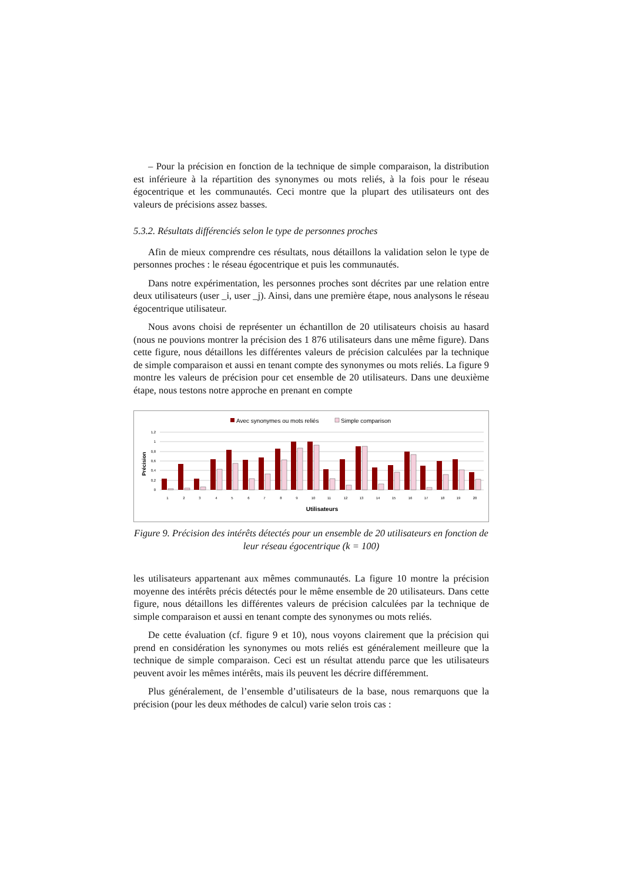– Pour la précision en fonction de la technique de simple comparaison, la distribution est inférieure à la répartition des synonymes ou mots reliés, à la fois pour le réseau égocentrique et les communautés. Ceci montre que la plupart des utilisateurs ont des valeurs de précisions assez basses.
5.3.2. Résultats différenciés selon le type de personnes proches
Afin de mieux comprendre ces résultats, nous détaillons la validation selon le type de personnes proches : le réseau égocentrique et puis les communautés.
Dans notre expérimentation, les personnes proches sont décrites par une relation entre deux utilisateurs (user _i, user _j). Ainsi, dans une première étape, nous analysons le réseau égocentrique utilisateur.
Nous avons choisi de représenter un échantillon de 20 utilisateurs choisis au hasard (nous ne pouvions montrer la précision des 1 876 utilisateurs dans une même figure). Dans cette figure, nous détaillons les différentes valeurs de précision calculées par la technique de simple comparaison et aussi en tenant compte des synonymes ou mots reliés. La figure 9 montre les valeurs de précision pour cet ensemble de 20 utilisateurs. Dans une deuxième étape, nous testons notre approche en prenant en compte
Avec synonymes ou mots reliés
Simple comparison
Précision
1,2
1
0,8
0,6
0,4
0,2
0
1
2
3
4
5
6
7
8
9
10
11
12
13
14
15
16
17
18
19
20
Utilisateurs
Figure 9. Précision des intérêts détectés pour un ensemble de 20 utilisateurs en fonction de leur réseau égocentrique (k = 100)
les utilisateurs appartenant aux mêmes communautés. La figure 10 montre la précision moyenne des intérêts précis détectés pour le même ensemble de 20 utilisateurs. Dans cette figure, nous détaillons les différentes valeurs de précision calculées par la technique de simple comparaison et aussi en tenant compte des synonymes ou mots reliés.
De cette évaluation (cf. figure 9 et 10), nous voyons clairement que la précision qui prend en considération les synonymes ou mots reliés est généralement meilleure que la technique de simple comparaison. Ceci est un résultat attendu parce que les utilisateurs peuvent avoir les mêmes intérêts, mais ils peuvent les décrire différemment.
Plus généralement, de l’ensemble d’utilisateurs de la base, nous remarquons que la précision (pour les deux méthodes de calcul) varie selon trois cas :